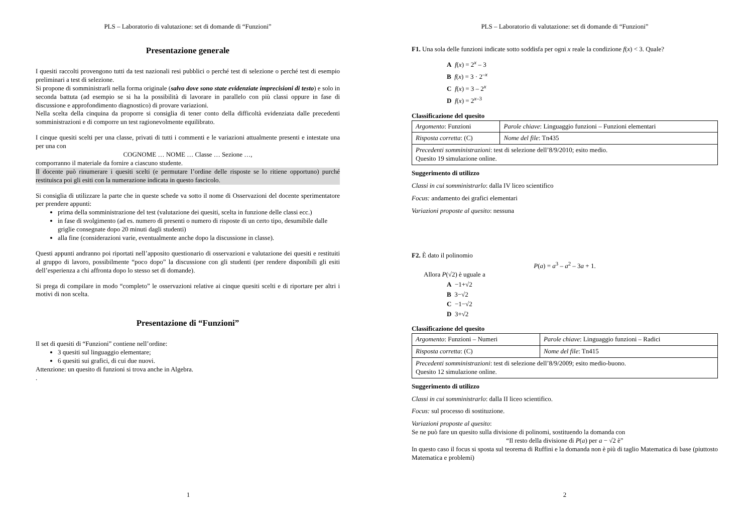PLS – Laboratorio di valutazione: set di domande di “Funzioni”
Presentazione generale
I quesiti raccolti provengono tutti da test nazionali resi pubblici o perché test di selezione o perché test di esempio preliminari a test di selezione.
Si propone di somministrarli nella forma originale (salvo dove sono state evidenziate imprecisioni di testo) e solo in seconda battuta (ad esempio se si ha la possibilità di lavorare in parallelo con più classi oppure in fase di discussione e approfondimento diagnostico) di provare variazioni.
Nella scelta della cinquina da proporre si consiglia di tener conto della difficoltà evidenziata dalle precedenti somministrazioni e di comporre un test ragionevolmente equilibrato.
I cinque quesiti scelti per una classe, privati di tutti i commenti e le variazioni attualmente presenti e intestate una per una con
COGNOME … NOME … Classe … Sezione …,
comporranno il materiale da fornire a ciascuno studente.
Il docente può rinumerare i quesiti scelti (e permutare l’ordine delle risposte se lo ritiene opportuno) purché restituisca poi gli esiti con la numerazione indicata in questo fascicolo.
Si consiglia di utilizzare la parte che in queste schede va sotto il nome di Osservazioni del docente sperimentatore per prendere appunti:
prima della somministrazione del test (valutazione dei quesiti, scelta in funzione delle classi ecc.)
in fase di svolgimento (ad es. numero di presenti o numero di risposte di un certo tipo, desumibile dalle griglie consegnate dopo 20 minuti dagli studenti)
alla fine (considerazioni varie, eventualmente anche dopo la discussione in classe).
Questi appunti andranno poi riportati nell’apposito questionario di osservazioni e valutazione dei quesiti e restituiti al gruppo di lavoro, possibilmente “poco dopo” la discussione con gli studenti (per rendere disponibili gli esiti dell’esperienza a chi affronta dopo lo stesso set di domande).
Si prega di compilare in modo “completo” le osservazioni relative ai cinque quesiti scelti e di riportare per altri i motivi di non scelta.
Presentazione di “Funzioni”
Il set di quesiti di “Funzioni” contiene nell’ordine:
3 quesiti sul linguaggio elementare;
6 quesiti sui grafici, di cui due nuovi.
Attenzione: un quesito di funzioni si trova anche in Algebra.
.
1
PLS – Laboratorio di valutazione: set di domande di “Funzioni”
F1. Una sola delle funzioni indicate sotto soddisfa per ogni x reale la condizione f(x) < 3. Quale?
A f(x) = 2<sup>x</sup> – 3
B f(x) = 3 · 2<sup>–x</sup>
C f(x) = 3 – 2<sup>x</sup>
D f(x) = 2<sup>x–3</sup>
Classificazione del quesito
| Argomento : Funzioni | Parole chiave : Linguaggio funzioni – Funzioni elementari |
| Risposta corretta : (C) | Nome del file : Tn435 |
| Precedenti somministrazioni : test di selezione dell’8/9/2010; esito medio. Quesito 19 simulazione online. | |
Suggerimento di utilizzo
Classi in cui somministrarlo: dalla IV liceo scientifico
Focus: andamento dei grafici elementari
Variazioni proposte al quesito: nessuna
F2. È dato il polinomio
P(a) = a<sup>3</sup> – a<sup>2</sup> – 3a + 1.
Allora P(√2) è uguale a
A −1+√2
B 3−√2
C −1−√2
D 3+√2
Classificazione del quesito
| Argomento : Funzioni – Numeri | Parole chiave : Linguaggio funzioni – Radici |
| Risposta corretta : (C) | Nome del file : Tn415 |
| Precedenti somministrazioni : test di selezione dell’8/9/2009; esito medio-buono. Quesito 12 simulazione online. | |
Suggerimento di utilizzo
Classi in cui somministrarlo: dalla II liceo scientifico.
Focus: sul processo di sostituzione.
Variazioni proposte al quesito:
Se ne può fare un quesito sulla divisione di polinomi, sostituendo la domanda con
“Il resto della divisione di P(a) per a − √2 è”
In questo caso il focus si sposta sul teorema di Ruffini e la domanda non è più di taglio Matematica di base (piuttosto Matematica e problemi)
2